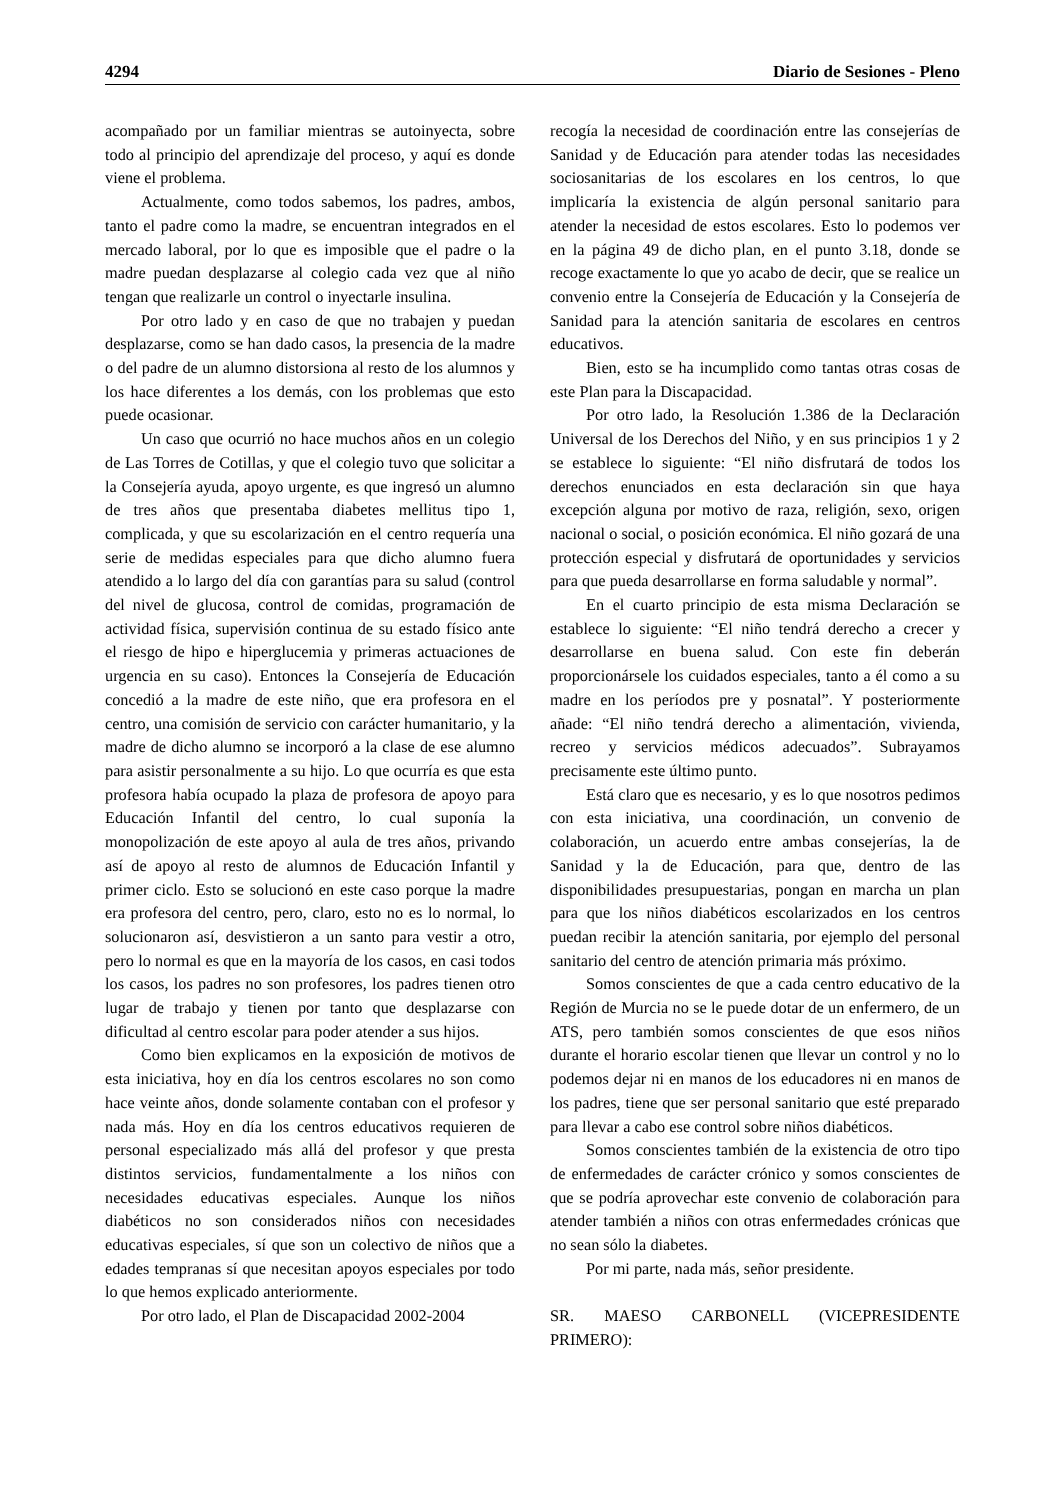4294 Diario de Sesiones - Pleno
acompañado por un familiar mientras se autoinyecta, sobre todo al principio del aprendizaje del proceso, y aquí es donde viene el problema.
Actualmente, como todos sabemos, los padres, ambos, tanto el padre como la madre, se encuentran integrados en el mercado laboral, por lo que es imposible que el padre o la madre puedan desplazarse al colegio cada vez que al niño tengan que realizarle un control o inyectarle insulina.
Por otro lado y en caso de que no trabajen y puedan desplazarse, como se han dado casos, la presencia de la madre o del padre de un alumno distorsiona al resto de los alumnos y los hace diferentes a los demás, con los problemas que esto puede ocasionar.
Un caso que ocurrió no hace muchos años en un colegio de Las Torres de Cotillas, y que el colegio tuvo que solicitar a la Consejería ayuda, apoyo urgente, es que ingresó un alumno de tres años que presentaba diabetes mellitus tipo 1, complicada, y que su escolarización en el centro requería una serie de medidas especiales para que dicho alumno fuera atendido a lo largo del día con garantías para su salud (control del nivel de glucosa, control de comidas, programación de actividad física, supervisión continua de su estado físico ante el riesgo de hipo e hiperglucemia y primeras actuaciones de urgencia en su caso). Entonces la Consejería de Educación concedió a la madre de este niño, que era profesora en el centro, una comisión de servicio con carácter humanitario, y la madre de dicho alumno se incorporó a la clase de ese alumno para asistir personalmente a su hijo. Lo que ocurría es que esta profesora había ocupado la plaza de profesora de apoyo para Educación Infantil del centro, lo cual suponía la monopolización de este apoyo al aula de tres años, privando así de apoyo al resto de alumnos de Educación Infantil y primer ciclo. Esto se solucionó en este caso porque la madre era profesora del centro, pero, claro, esto no es lo normal, lo solucionaron así, desvistieron a un santo para vestir a otro, pero lo normal es que en la mayoría de los casos, en casi todos los casos, los padres no son profesores, los padres tienen otro lugar de trabajo y tienen por tanto que desplazarse con dificultad al centro escolar para poder atender a sus hijos.
Como bien explicamos en la exposición de motivos de esta iniciativa, hoy en día los centros escolares no son como hace veinte años, donde solamente contaban con el profesor y nada más. Hoy en día los centros educativos requieren de personal especializado más allá del profesor y que presta distintos servicios, fundamentalmente a los niños con necesidades educativas especiales. Aunque los niños diabéticos no son considerados niños con necesidades educativas especiales, sí que son un colectivo de niños que a edades tempranas sí que necesitan apoyos especiales por todo lo que hemos explicado anteriormente.
Por otro lado, el Plan de Discapacidad 2002-2004
recogía la necesidad de coordinación entre las consejerías de Sanidad y de Educación para atender todas las necesidades sociosanitarias de los escolares en los centros, lo que implicaría la existencia de algún personal sanitario para atender la necesidad de estos escolares. Esto lo podemos ver en la página 49 de dicho plan, en el punto 3.18, donde se recoge exactamente lo que yo acabo de decir, que se realice un convenio entre la Consejería de Educación y la Consejería de Sanidad para la atención sanitaria de escolares en centros educativos.
Bien, esto se ha incumplido como tantas otras cosas de este Plan para la Discapacidad.
Por otro lado, la Resolución 1.386 de la Declaración Universal de los Derechos del Niño, y en sus principios 1 y 2 se establece lo siguiente: “El niño disfrutará de todos los derechos enunciados en esta declaración sin que haya excepción alguna por motivo de raza, religión, sexo, origen nacional o social, o posición económica. El niño gozará de una protección especial y disfrutará de oportunidades y servicios para que pueda desarrollarse en forma saludable y normal”.
En el cuarto principio de esta misma Declaración se establece lo siguiente: “El niño tendrá derecho a crecer y desarrollarse en buena salud. Con este fin deberán proporcionársele los cuidados especiales, tanto a él como a su madre en los períodos pre y posnatal”. Y posteriormente añade: “El niño tendrá derecho a alimentación, vivienda, recreo y servicios médicos adecuados”. Subrayamos precisamente este último punto.
Está claro que es necesario, y es lo que nosotros pedimos con esta iniciativa, una coordinación, un convenio de colaboración, un acuerdo entre ambas consejerías, la de Sanidad y la de Educación, para que, dentro de las disponibilidades presupuestarias, pongan en marcha un plan para que los niños diabéticos escolarizados en los centros puedan recibir la atención sanitaria, por ejemplo del personal sanitario del centro de atención primaria más próximo.
Somos conscientes de que a cada centro educativo de la Región de Murcia no se le puede dotar de un enfermero, de un ATS, pero también somos conscientes de que esos niños durante el horario escolar tienen que llevar un control y no lo podemos dejar ni en manos de los educadores ni en manos de los padres, tiene que ser personal sanitario que esté preparado para llevar a cabo ese control sobre niños diabéticos.
Somos conscientes también de la existencia de otro tipo de enfermedades de carácter crónico y somos conscientes de que se podría aprovechar este convenio de colaboración para atender también a niños con otras enfermedades crónicas que no sean sólo la diabetes.
Por mi parte, nada más, señor presidente.
SR. MAESO CARBONELL (VICEPRESIDENTE PRIMERO):